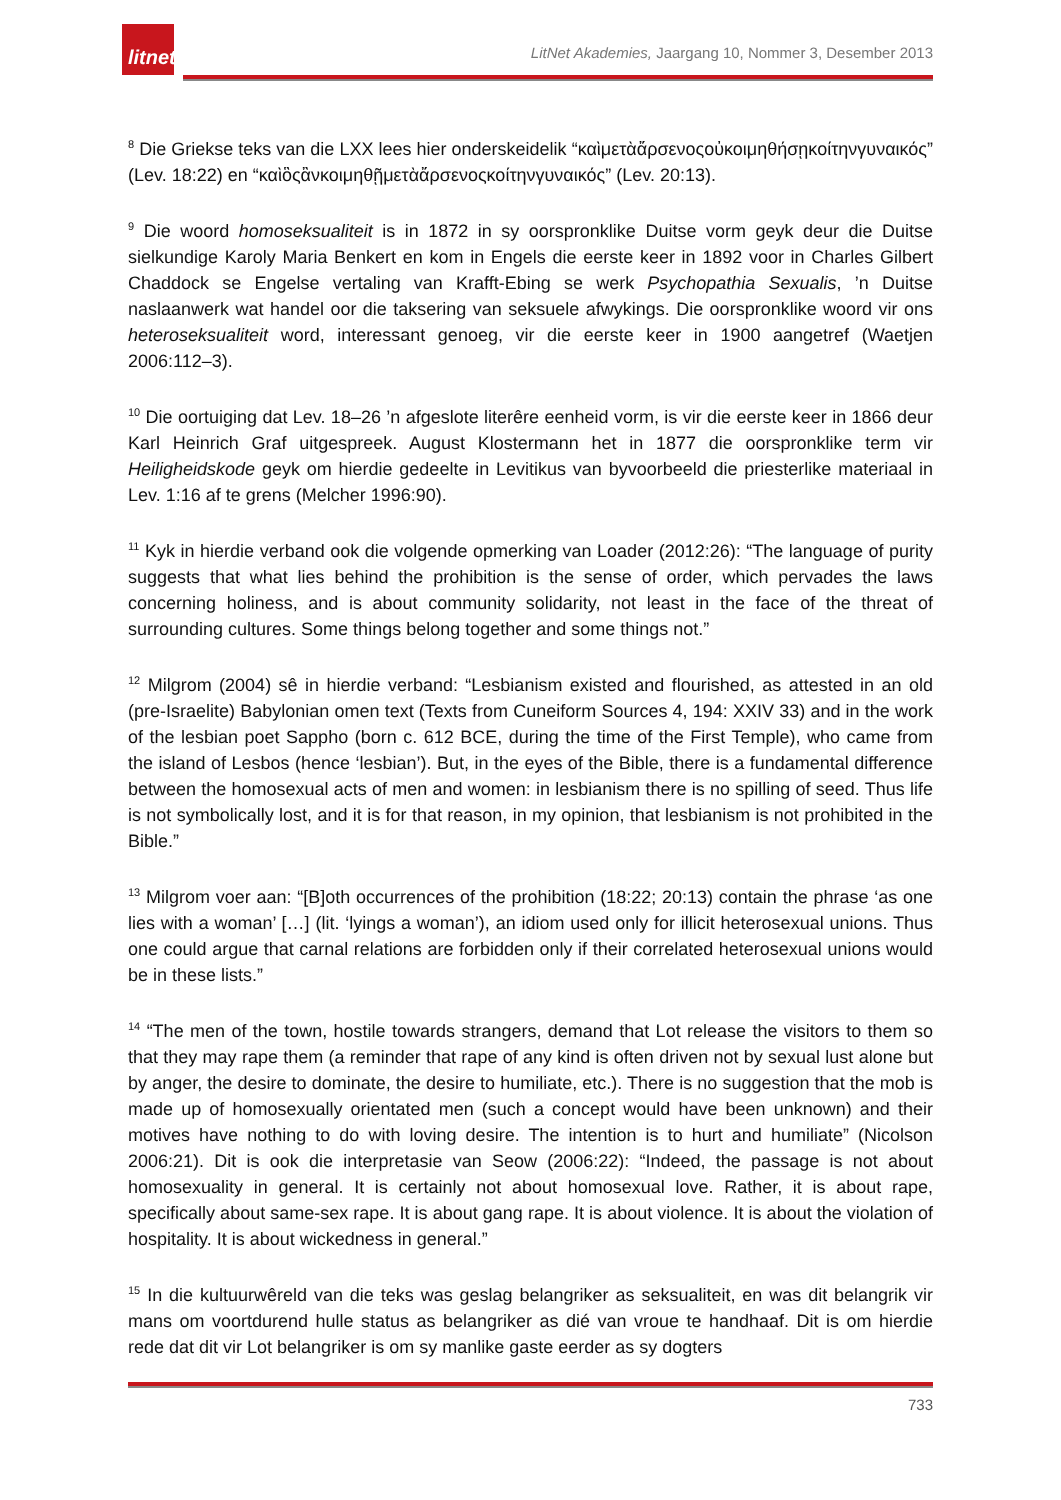litnet
LitNet Akademies, Jaargang 10, Nommer 3, Desember 2013
<sup>8</sup> Die Griekse teks van die LXX lees hier onderskeidelik “καὶμετὰἄρσενοςοὐκοιμηθήσῃκοίτηνγυναικός” (Lev. 18:22) en “καὶὃςἂνκοιμηθῇμετὰἄρσενοςκοίτηνγυναικός” (Lev. 20:13).
<sup>9</sup> Die woord homoseksualiteit is in 1872 in sy oorspronklike Duitse vorm geyk deur die Duitse sielkundige Karoly Maria Benkert en kom in Engels die eerste keer in 1892 voor in Charles Gilbert Chaddock se Engelse vertaling van Krafft-Ebing se werk Psychopathia Sexualis, ’n Duitse naslaanwerk wat handel oor die taksering van seksuele afwykings. Die oorspronklike woord vir ons heteroseksualiteit word, interessant genoeg, vir die eerste keer in 1900 aangetref (Waetjen 2006:112–3).
<sup>10</sup> Die oortuiging dat Lev. 18–26 ’n afgeslote literêre eenheid vorm, is vir die eerste keer in 1866 deur Karl Heinrich Graf uitgespreek. August Klostermann het in 1877 die oorspronklike term vir Heiligheidskode geyk om hierdie gedeelte in Levitikus van byvoorbeeld die priesterlike materiaal in Lev. 1:16 af te grens (Melcher 1996:90).
<sup>11</sup> Kyk in hierdie verband ook die volgende opmerking van Loader (2012:26): “The language of purity suggests that what lies behind the prohibition is the sense of order, which pervades the laws concerning holiness, and is about community solidarity, not least in the face of the threat of surrounding cultures. Some things belong together and some things not.”
<sup>12</sup> Milgrom (2004) sê in hierdie verband: “Lesbianism existed and flourished, as attested in an old (pre-Israelite) Babylonian omen text (Texts from Cuneiform Sources 4, 194: XXIV 33) and in the work of the lesbian poet Sappho (born c. 612 BCE, during the time of the First Temple), who came from the island of Lesbos (hence ‘lesbian’). But, in the eyes of the Bible, there is a fundamental difference between the homosexual acts of men and women: in lesbianism there is no spilling of seed. Thus life is not symbolically lost, and it is for that reason, in my opinion, that lesbianism is not prohibited in the Bible.”
<sup>13</sup> Milgrom voer aan: “[B]oth occurrences of the prohibition (18:22; 20:13) contain the phrase ‘as one lies with a woman’ […] (lit. ‘lyings a woman’), an idiom used only for illicit heterosexual unions. Thus one could argue that carnal relations are forbidden only if their correlated heterosexual unions would be in these lists.”
<sup>14</sup> “The men of the town, hostile towards strangers, demand that Lot release the visitors to them so that they may rape them (a reminder that rape of any kind is often driven not by sexual lust alone but by anger, the desire to dominate, the desire to humiliate, etc.). There is no suggestion that the mob is made up of homosexually orientated men (such a concept would have been unknown) and their motives have nothing to do with loving desire. The intention is to hurt and humiliate” (Nicolson 2006:21). Dit is ook die interpretasie van Seow (2006:22): “Indeed, the passage is not about homosexuality in general. It is certainly not about homosexual love. Rather, it is about rape, specifically about same-sex rape. It is about gang rape. It is about violence. It is about the violation of hospitality. It is about wickedness in general.”
<sup>15</sup> In die kultuurwêreld van die teks was geslag belangriker as seksualiteit, en was dit belangrik vir mans om voortdurend hulle status as belangriker as dié van vroue te handhaaf. Dit is om hierdie rede dat dit vir Lot belangriker is om sy manlike gaste eerder as sy dogters
733